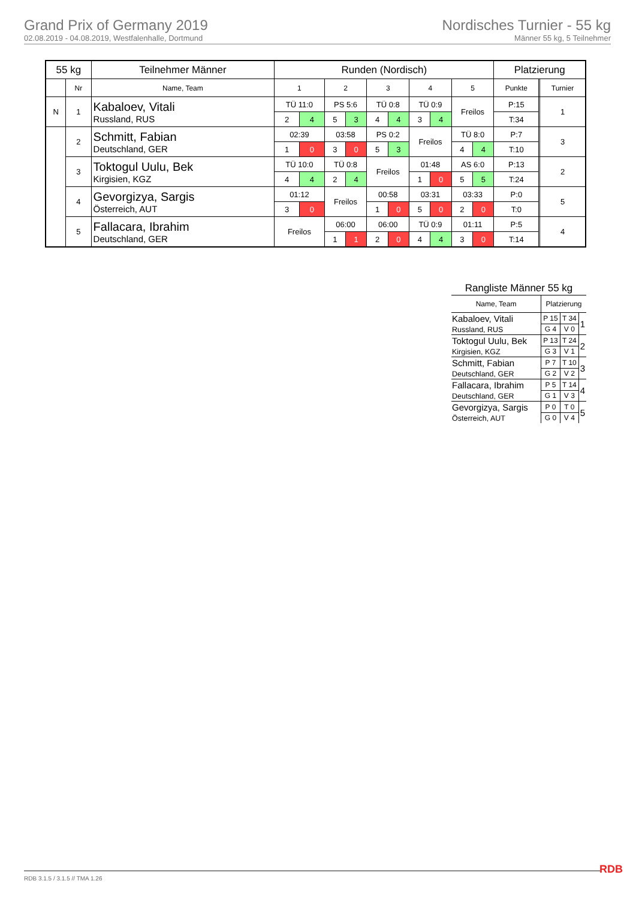Grand Prix of Germany 2019
02.08.2019 - 04.08.2019, Westfalenhalle, Dortmund
Nordisches Turnier - 55 kg
Männer 55 kg, 5 Teilnehmer
| 55 kg | | Teilnehmer Männer | Runden (Nordisch) | | | | | | | | | | Platzierung | | |
| --- | --- | --- | --- | --- | --- | --- | --- | --- | --- | --- | --- | --- | --- | --- | --- |
| | Nr | Name, Team | 1 | | 2 | | 3 | | 4 | | 5 | | Punkte | | Turnier |
| N | 1 | Kabaloev, Vitali Russland, RUS | TÜ 11:0 | | PS 5:6 | | TÜ 0:8 | | TÜ 0:9 | | Freilos | | P:15 | | 1 |
| | | | 2 | 4 | 5 | 3 | 4 | 4 | 3 | 4 | | | T:34 | | |
| | 2 | Schmitt, Fabian Deutschland, GER | 02:39 | | 03:58 | | PS 0:2 | | Freilos | | TÜ 8:0 | | P:7 | | 3 |
| | | | 1 | 0 | 3 | 0 | 5 | 3 | | | 4 | 4 | T:10 | | |
| | 3 | Toktogul Uulu, Bek Kirgisien, KGZ | TÜ 10:0 | | TÜ 0:8 | | Freilos | | 01:48 | | AS 6:0 | | P:13 | | 2 |
| | | | 4 | 4 | 2 | 4 | | | 1 | 0 | 5 | 5 | T:24 | | |
| | 4 | Gevorgizya, Sargis Österreich, AUT | 01:12 | | Freilos | | 00:58 | | 03:31 | | 03:33 | | P:0 | | 5 |
| | | | 3 | 0 | | | 1 | 0 | 5 | 0 | 2 | 0 | T:0 | | |
| | 5 | Fallacara, Ibrahim Deutschland, GER | Freilos | | 06:00 | | 06:00 | | TÜ 0:9 | | 01:11 | | P:5 | | 4 |
| | | | | | 1 | 1 | 2 | 0 | 4 | 4 | 3 | 0 | T:14 | | |
| Rangliste Männer 55 kg | | | |
| Name, Team | Platzierung | | |
| Kabaloev, Vitali Russland, RUS | P 15 | T 34 | 1 |
| | G 4 | V 0 | |
| Toktogul Uulu, Bek Kirgisien, KGZ | P 13 | T 24 | 2 |
| | G 3 | V 1 | |
| Schmitt, Fabian Deutschland, GER | P 7 | T 10 | 3 |
| | G 2 | V 2 | |
| Fallacara, Ibrahim Deutschland, GER | P 5 | T 14 | 4 |
| | G 1 | V 3 | |
| Gevorgizya, Sargis Österreich, AUT | P 0 | T 0 | 5 |
| | G 0 | V 4 | |
RDB 3.1.5 / 3.1.5 // TMA 1.26 RDB